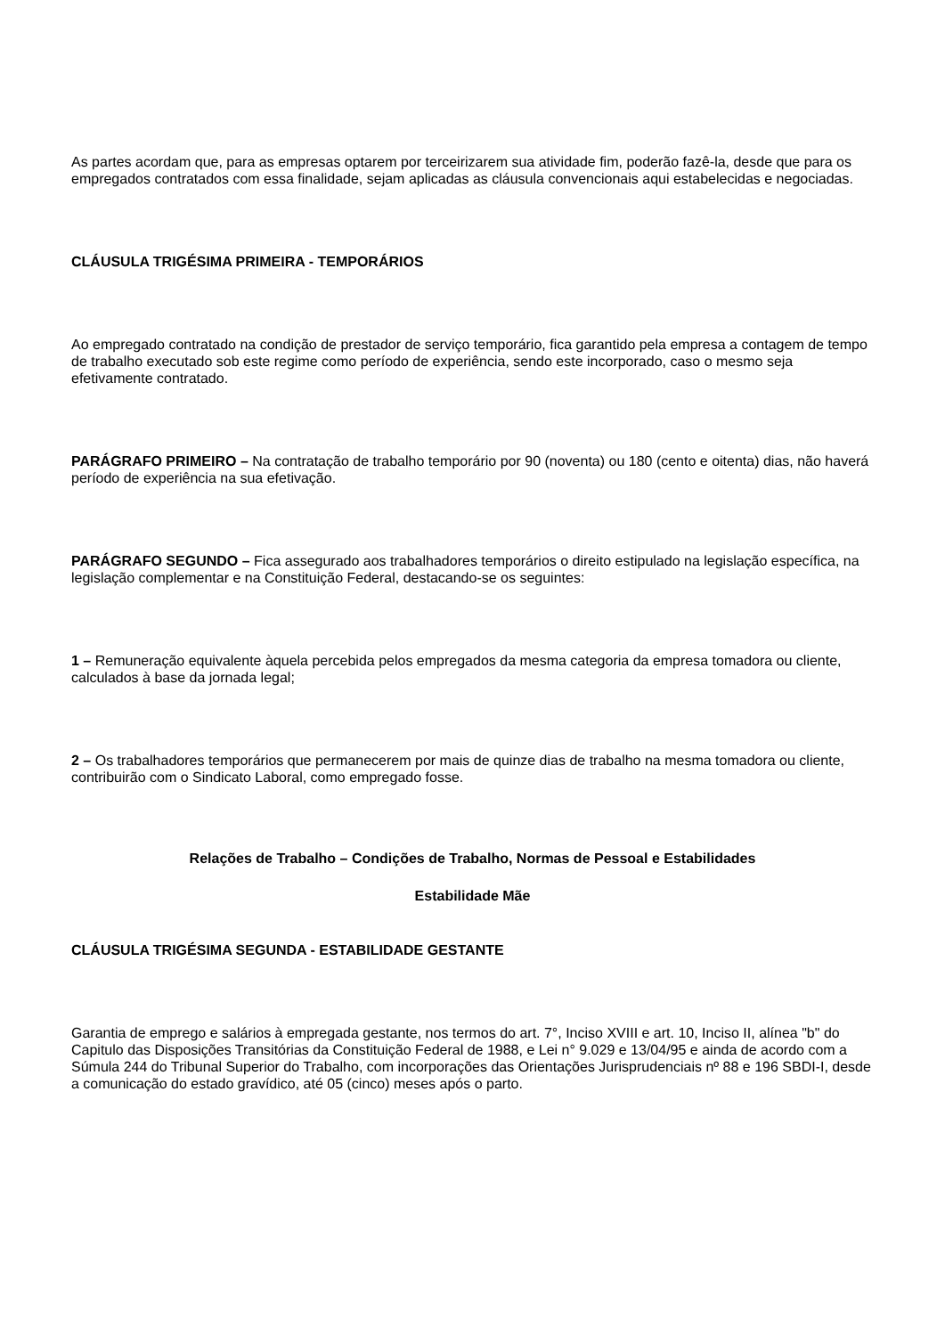As partes acordam que, para as empresas optarem por terceirizarem sua atividade fim, poderão fazê-la, desde que para os empregados contratados com essa finalidade, sejam aplicadas as cláusula convencionais aqui estabelecidas e negociadas.
CLÁUSULA TRIGÉSIMA PRIMEIRA - TEMPORÁRIOS
Ao empregado contratado na condição de prestador de serviço temporário, fica garantido pela empresa a contagem de tempo de trabalho executado sob este regime como período de experiência, sendo este incorporado, caso o mesmo seja efetivamente contratado.
PARÁGRAFO PRIMEIRO – Na contratação de trabalho temporário por 90 (noventa) ou 180 (cento e oitenta) dias, não haverá período de experiência na sua efetivação.
PARÁGRAFO SEGUNDO – Fica assegurado aos trabalhadores temporários o direito estipulado na legislação específica, na legislação complementar e na Constituição Federal, destacando-se os seguintes:
1 – Remuneração equivalente àquela percebida pelos empregados da mesma categoria da empresa tomadora ou cliente, calculados à base da jornada legal;
2 – Os trabalhadores temporários que permanecerem por mais de quinze dias de trabalho na mesma tomadora ou cliente, contribuirão com o Sindicato Laboral, como empregado fosse.
Relações de Trabalho – Condições de Trabalho, Normas de Pessoal e Estabilidades
Estabilidade Mãe
CLÁUSULA TRIGÉSIMA SEGUNDA - ESTABILIDADE GESTANTE
Garantia de emprego e salários à empregada gestante, nos termos do art. 7°, Inciso XVIII e art. 10, Inciso II, alínea "b" do Capitulo das Disposições Transitórias da Constituição Federal de 1988, e Lei n° 9.029 e 13/04/95 e ainda de acordo com a Súmula 244 do Tribunal Superior do Trabalho, com incorporações das Orientações Jurisprudenciais nº 88 e 196 SBDI-I, desde a comunicação do estado gravídico, até 05 (cinco) meses após o parto.